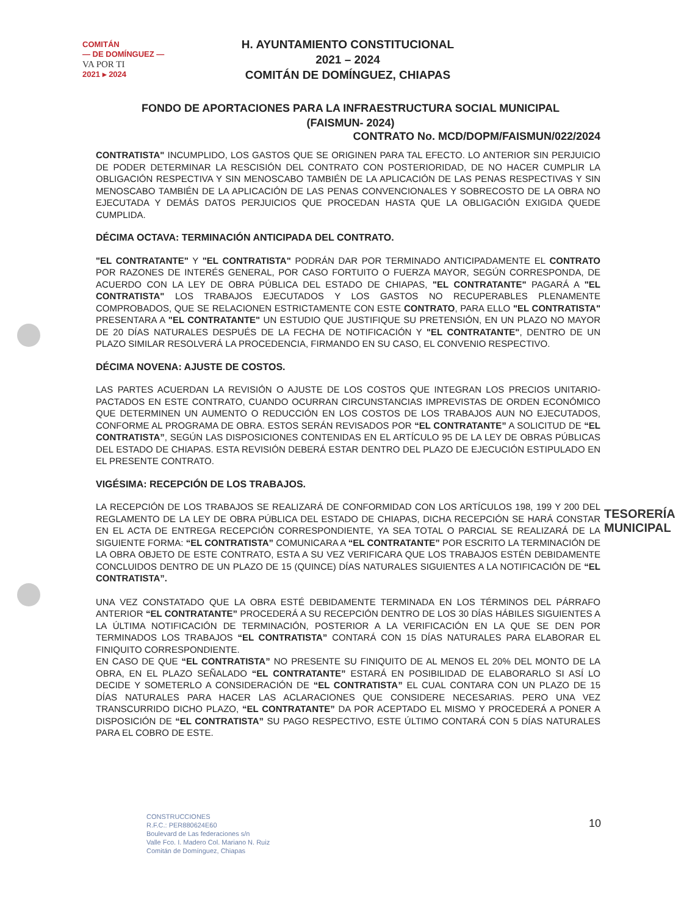COMITÁN
— DE DOMÍNGUEZ —
VA POR TI
2021 ▸ 2024
H. AYUNTAMIENTO CONSTITUCIONAL
2021 – 2024
COMITÁN DE DOMÍNGUEZ, CHIAPAS
FONDO DE APORTACIONES PARA LA INFRAESTRUCTURA SOCIAL MUNICIPAL
(FAISMUN- 2024)
CONTRATO No. MCD/DOPM/FAISMUN/022/2024
CONTRATISTA" INCUMPLIDO, LOS GASTOS QUE SE ORIGINEN PARA TAL EFECTO. LO ANTERIOR SIN PERJUICIO DE PODER DETERMINAR LA RESCISIÓN DEL CONTRATO CON POSTERIORIDAD, DE NO HACER CUMPLIR LA OBLIGACIÓN RESPECTIVA Y SIN MENOSCABO TAMBIÉN DE LA APLICACIÓN DE LAS PENAS RESPECTIVAS Y SIN MENOSCABO TAMBIÉN DE LA APLICACIÓN DE LAS PENAS CONVENCIONALES Y SOBRECOSTO DE LA OBRA NO EJECUTADA Y DEMÁS DATOS PERJUICIOS QUE PROCEDAN HASTA QUE LA OBLIGACIÓN EXIGIDA QUEDE CUMPLIDA.
DÉCIMA OCTAVA: TERMINACIÓN ANTICIPADA DEL CONTRATO.
"EL CONTRATANTE" Y "EL CONTRATISTA" PODRÁN DAR POR TERMINADO ANTICIPADAMENTE EL CONTRATO POR RAZONES DE INTERÉS GENERAL, POR CASO FORTUITO O FUERZA MAYOR, SEGÚN CORRESPONDA, DE ACUERDO CON LA LEY DE OBRA PÚBLICA DEL ESTADO DE CHIAPAS, "EL CONTRATANTE" PAGARÁ A "EL CONTRATISTA" LOS TRABAJOS EJECUTADOS Y LOS GASTOS NO RECUPERABLES PLENAMENTE COMPROBADOS, QUE SE RELACIONEN ESTRICTAMENTE CON ESTE CONTRATO, PARA ELLO "EL CONTRATISTA" PRESENTARA A "EL CONTRATANTE" UN ESTUDIO QUE JUSTIFIQUE SU PRETENSIÓN, EN UN PLAZO NO MAYOR DE 20 DÍAS NATURALES DESPUÉS DE LA FECHA DE NOTIFICACIÓN Y "EL CONTRATANTE", DENTRO DE UN PLAZO SIMILAR RESOLVERÁ LA PROCEDENCIA, FIRMANDO EN SU CASO, EL CONVENIO RESPECTIVO.
DÉCIMA NOVENA: AJUSTE DE COSTOS.
LAS PARTES ACUERDAN LA REVISIÓN O AJUSTE DE LOS COSTOS QUE INTEGRAN LOS PRECIOS UNITARIO-PACTADOS EN ESTE CONTRATO, CUANDO OCURRAN CIRCUNSTANCIAS IMPREVISTAS DE ORDEN ECONÓMICO QUE DETERMINEN UN AUMENTO O REDUCCIÓN EN LOS COSTOS DE LOS TRABAJOS AUN NO EJECUTADOS, CONFORME AL PROGRAMA DE OBRA. ESTOS SERÁN REVISADOS POR “EL CONTRATANTE” A SOLICITUD DE “EL CONTRATISTA”, SEGÚN LAS DISPOSICIONES CONTENIDAS EN EL ARTÍCULO 95 DE LA LEY DE OBRAS PÚBLICAS DEL ESTADO DE CHIAPAS. ESTA REVISIÓN DEBERÁ ESTAR DENTRO DEL PLAZO DE EJECUCIÓN ESTIPULADO EN EL PRESENTE CONTRATO.
VIGÉSIMA: RECEPCIÓN DE LOS TRABAJOS.
LA RECEPCIÓN DE LOS TRABAJOS SE REALIZARÁ DE CONFORMIDAD CON LOS ARTÍCULOS 198, 199 Y 200 DEL REGLAMENTO DE LA LEY DE OBRA PÚBLICA DEL ESTADO DE CHIAPAS, DICHA RECEPCIÓN SE HARÁ CONSTAR EN EL ACTA DE ENTREGA RECEPCIÓN CORRESPONDIENTE, YA SEA TOTAL O PARCIAL SE REALIZARÁ DE LA SIGUIENTE FORMA: “EL CONTRATISTA” COMUNICARA A “EL CONTRATANTE” POR ESCRITO LA TERMINACIÓN DE LA OBRA OBJETO DE ESTE CONTRATO, ESTA A SU VEZ VERIFICARA QUE LOS TRABAJOS ESTÉN DEBIDAMENTE CONCLUIDOS DENTRO DE UN PLAZO DE 15 (QUINCE) DÍAS NATURALES SIGUIENTES A LA NOTIFICACIÓN DE “EL CONTRATISTA”.
UNA VEZ CONSTATADO QUE LA OBRA ESTÉ DEBIDAMENTE TERMINADA EN LOS TÉRMINOS DEL PÁRRAFO ANTERIOR “EL CONTRATANTE” PROCEDERÁ A SU RECEPCIÓN DENTRO DE LOS 30 DÍAS HÁBILES SIGUIENTES A LA ÚLTIMA NOTIFICACIÓN DE TERMINACIÓN, POSTERIOR A LA VERIFICACIÓN EN LA QUE SE DEN POR TERMINADOS LOS TRABAJOS “EL CONTRATISTA” CONTARÁ CON 15 DÍAS NATURALES PARA ELABORAR EL FINIQUITO CORRESPONDIENTE.
EN CASO DE QUE “EL CONTRATISTA” NO PRESENTE SU FINIQUITO DE AL MENOS EL 20% DEL MONTO DE LA OBRA, EN EL PLAZO SEÑALADO “EL CONTRATANTE” ESTARÁ EN POSIBILIDAD DE ELABORARLO SI ASÍ LO DECIDE Y SOMETERLO A CONSIDERACIÓN DE “EL CONTRATISTA” EL CUAL CONTARA CON UN PLAZO DE 15 DÍAS NATURALES PARA HACER LAS ACLARACIONES QUE CONSIDERE NECESARIAS. PERO UNA VEZ TRANSCURRIDO DICHO PLAZO, “EL CONTRATANTE” DA POR ACEPTADO EL MISMO Y PROCEDERÁ A PONER A DISPOSICIÓN DE “EL CONTRATISTA” SU PAGO RESPECTIVO, ESTE ÚLTIMO CONTARÁ CON 5 DÍAS NATURALES PARA EL COBRO DE ESTE.
TESORERÍA
MUNICIPAL
CONSTRUCCIONES
R.F.C.: PER880624E60
Boulevard de Las federaciones s/n
Valle Fco. I. Madero Col. Mariano N. Ruiz
Comitán de Domínguez, Chiapas
10